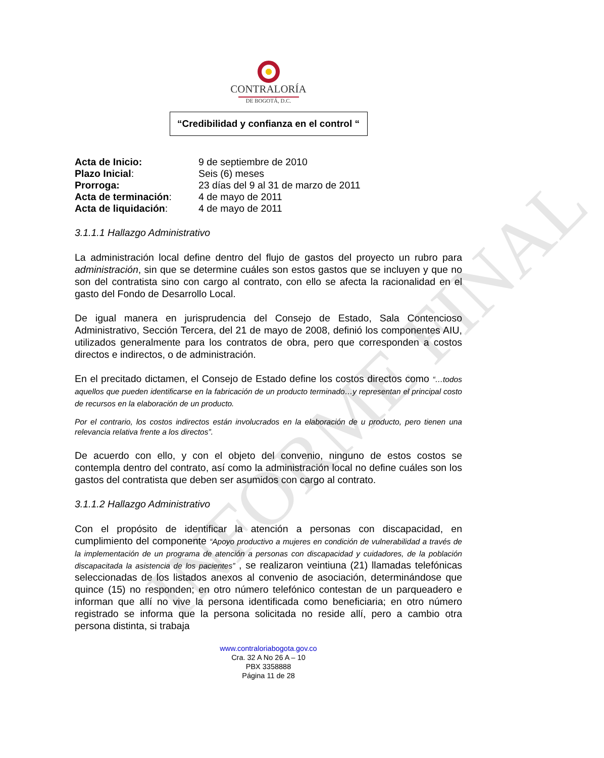INFORME FINAL
CONTRALORÍA
DE BOGOTÁ, D.C.
“Credibilidad y confianza en el control “
| Acta de Inicio: | 9 de septiembre de 2010 |
| Plazo Inicial : | Seis (6) meses |
| Prorroga: | 23 días del 9 al 31 de marzo de 2011 |
| Acta de terminación : | 4 de mayo de 2011 |
| Acta de liquidación : | 4 de mayo de 2011 |
3.1.1.1 Hallazgo Administrativo
La administración local define dentro del flujo de gastos del proyecto un rubro para administración, sin que se determine cuáles son estos gastos que se incluyen y que no son del contratista sino con cargo al contrato, con ello se afecta la racionalidad en el gasto del Fondo de Desarrollo Local.
De igual manera en jurisprudencia del Consejo de Estado, Sala Contencioso Administrativo, Sección Tercera, del 21 de mayo de 2008, definió los componentes AIU, utilizados generalmente para los contratos de obra, pero que corresponden a costos directos e indirectos, o de administración.
En el precitado dictamen, el Consejo de Estado define los costos directos como “…todos aquellos que pueden identificarse en la fabricación de un producto terminado…y representan el principal costo de recursos en la elaboración de un producto.
Por el contrario, los costos indirectos están involucrados en la elaboración de u producto, pero tienen una relevancia relativa frente a los directos”.
De acuerdo con ello, y con el objeto del convenio, ninguno de estos costos se contempla dentro del contrato, así como la administración local no define cuáles son los gastos del contratista que deben ser asumidos con cargo al contrato.
3.1.1.2 Hallazgo Administrativo
Con el propósito de identificar la atención a personas con discapacidad, en cumplimiento del componente “Apoyo productivo a mujeres en condición de vulnerabilidad a través de la implementación de un programa de atención a personas con discapacidad y cuidadores, de la población discapacitada la asistencia de los pacientes” , se realizaron veintiuna (21) llamadas telefónicas seleccionadas de los listados anexos al convenio de asociación, determinándose que quince (15) no responden; en otro número telefónico contestan de un parqueadero e informan que allí no vive la persona identificada como beneficiaria; en otro número registrado se informa que la persona solicitada no reside allí, pero a cambio otra persona distinta, si trabaja
www.contraloriabogota.gov.co
Cra. 32 A No 26 A – 10
PBX 3358888
Página 11 de 28